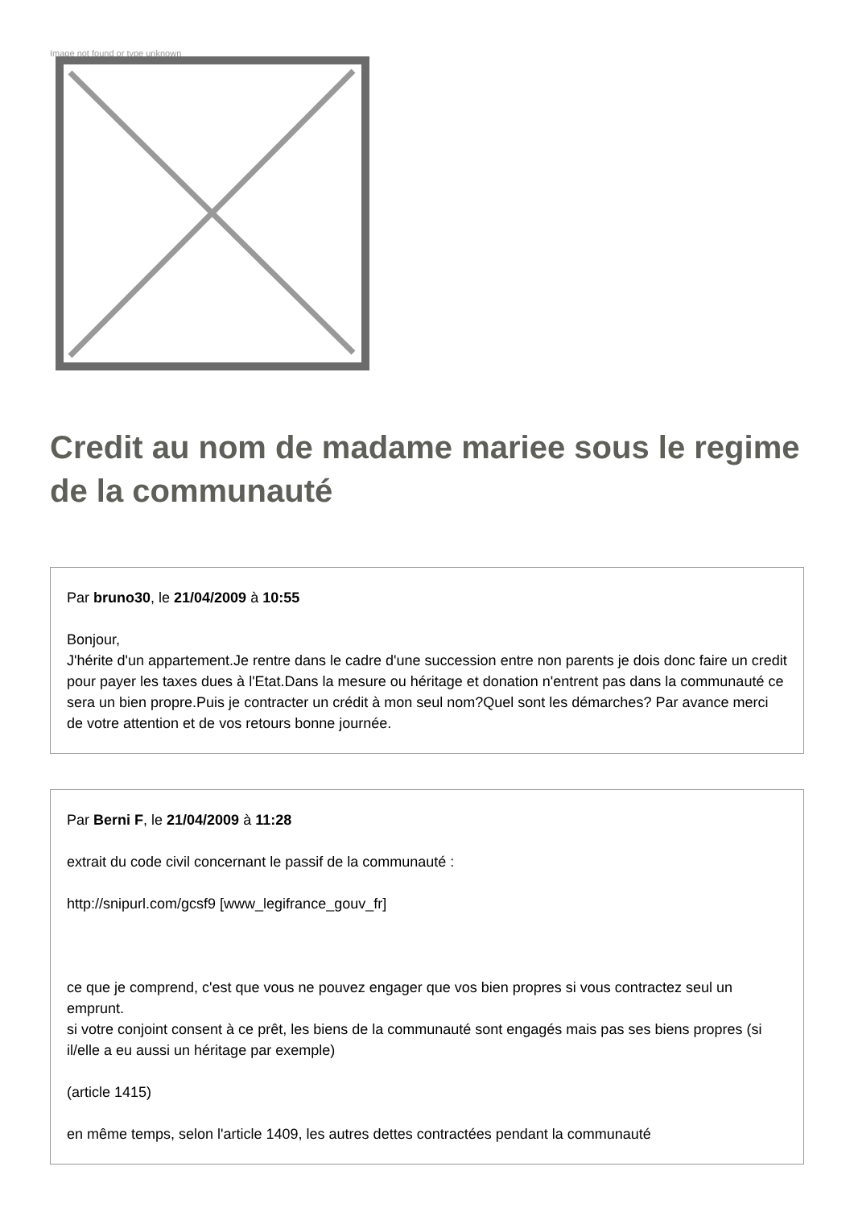Image not found or type unknown
Credit au nom de madame mariee sous le regime de la communauté
Par bruno30, le 21/04/2009 à 10:55
Bonjour,
J'hérite d'un appartement.Je rentre dans le cadre d'une succession entre non parents je dois donc faire un credit pour payer les taxes dues à l'Etat.Dans la mesure ou héritage et donation n'entrent pas dans la communauté ce sera un bien propre.Puis je contracter un crédit à mon seul nom?Quel sont les démarches? Par avance merci de votre attention et de vos retours bonne journée.
Par Berni F, le 21/04/2009 à 11:28
extrait du code civil concernant le passif de la communauté :
http://snipurl.com/gcsf9 [www_legifrance_gouv_fr]
ce que je comprend, c'est que vous ne pouvez engager que vos bien propres si vous contractez seul un emprunt.
si votre conjoint consent à ce prêt, les biens de la communauté sont engagés mais pas ses biens propres (si il/elle a eu aussi un héritage par exemple)
(article 1415)
en même temps, selon l'article 1409, les autres dettes contractées pendant la communauté